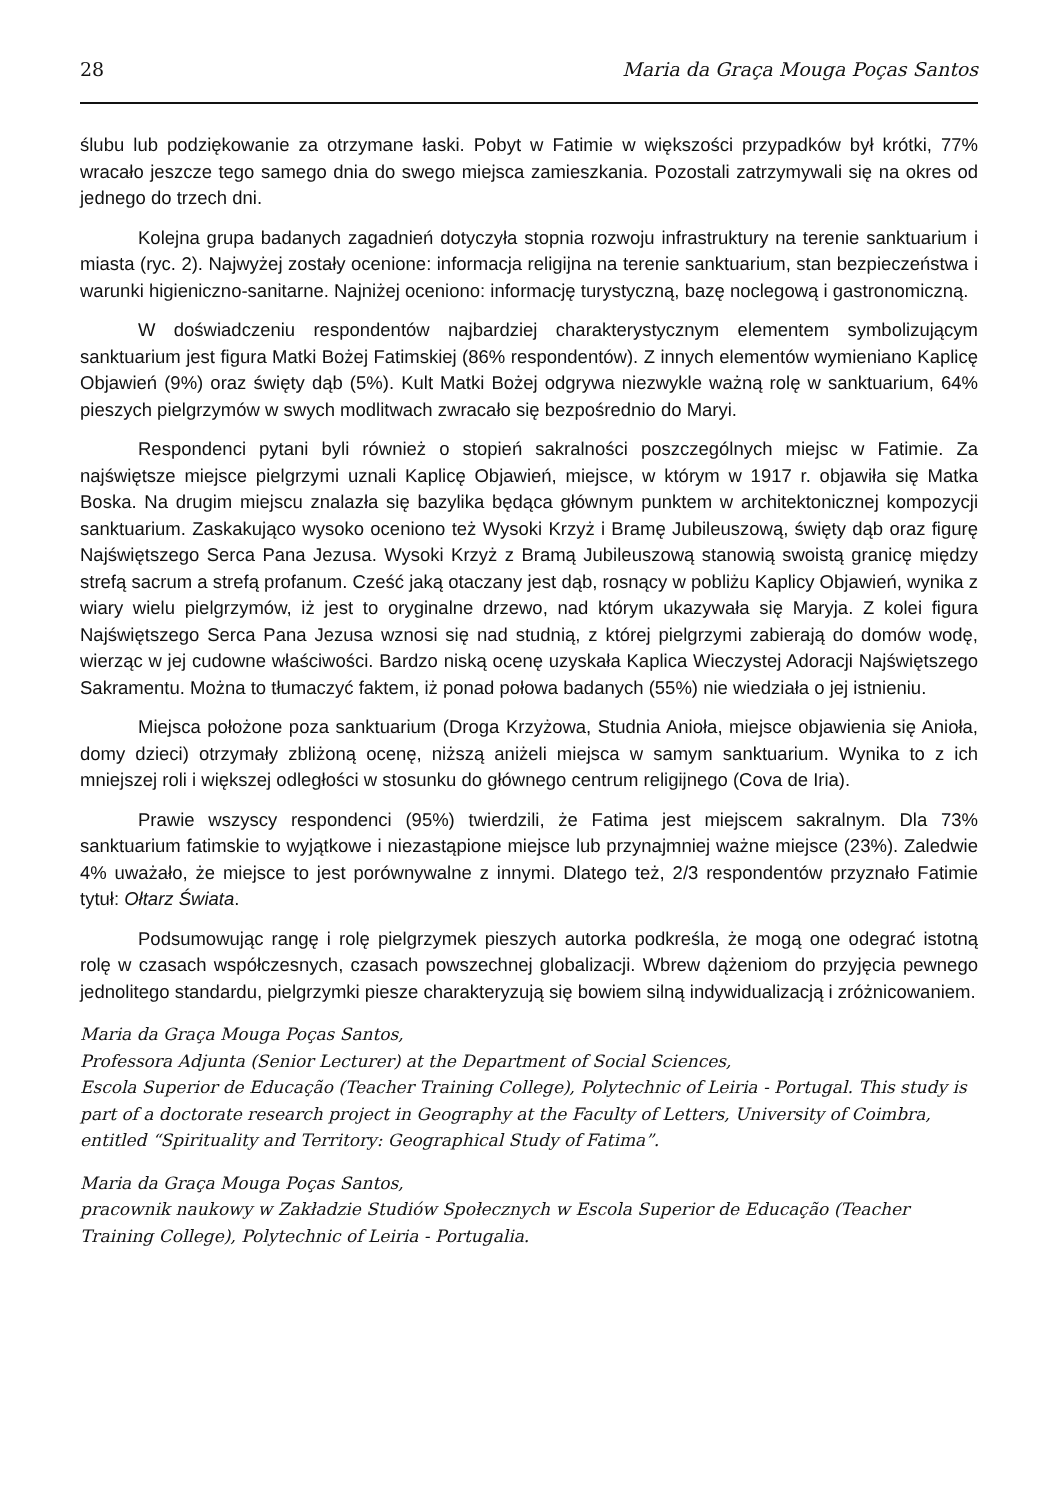28 Maria da Graça Mouga Poças Santos
ślubu lub podziękowanie za otrzymane łaski. Pobyt w Fatimie w większości przypadków był krótki, 77% wracało jeszcze tego samego dnia do swego miejsca zamieszkania. Pozostali zatrzymywali się na okres od jednego do trzech dni.
Kolejna grupa badanych zagadnień dotyczyła stopnia rozwoju infrastruktury na terenie sanktuarium i miasta (ryc. 2). Najwyżej zostały ocenione: informacja religijna na terenie sanktuarium, stan bezpieczeństwa i warunki higieniczno-sanitarne. Najniżej oceniono: informację turystyczną, bazę noclegową i gastronomiczną.
W doświadczeniu respondentów najbardziej charakterystycznym elementem symbolizującym sanktuarium jest figura Matki Bożej Fatimskiej (86% respondentów). Z innych elementów wymieniano Kaplicę Objawień (9%) oraz święty dąb (5%). Kult Matki Bożej odgrywa niezwykle ważną rolę w sanktuarium, 64% pieszych pielgrzymów w swych modlitwach zwracało się bezpośrednio do Maryi.
Respondenci pytani byli również o stopień sakralności poszczególnych miejsc w Fatimie. Za najświętsze miejsce pielgrzymi uznali Kaplicę Objawień, miejsce, w którym w 1917 r. objawiła się Matka Boska. Na drugim miejscu znalazła się bazylika będąca głównym punktem w architektonicznej kompozycji sanktuarium. Zaskakująco wysoko oceniono też Wysoki Krzyż i Bramę Jubileuszową, święty dąb oraz figurę Najświętszego Serca Pana Jezusa. Wysoki Krzyż z Bramą Jubileuszową stanowią swoistą granicę między strefą sacrum a strefą profanum. Cześć jaką otaczany jest dąb, rosnący w pobliżu Kaplicy Objawień, wynika z wiary wielu pielgrzymów, iż jest to oryginalne drzewo, nad którym ukazywała się Maryja. Z kolei figura Najświętszego Serca Pana Jezusa wznosi się nad studnią, z której pielgrzymi zabierają do domów wodę, wierząc w jej cudowne właściwości. Bardzo niską ocenę uzyskała Kaplica Wieczystej Adoracji Najświętszego Sakramentu. Można to tłumaczyć faktem, iż ponad połowa badanych (55%) nie wiedziała o jej istnieniu.
Miejsca położone poza sanktuarium (Droga Krzyżowa, Studnia Anioła, miejsce objawienia się Anioła, domy dzieci) otrzymały zbliżoną ocenę, niższą aniżeli miejsca w samym sanktuarium. Wynika to z ich mniejszej roli i większej odległości w stosunku do głównego centrum religijnego (Cova de Iria).
Prawie wszyscy respondenci (95%) twierdzili, że Fatima jest miejscem sakralnym. Dla 73% sanktuarium fatimskie to wyjątkowe i niezastąpione miejsce lub przynajmniej ważne miejsce (23%). Zaledwie 4% uważało, że miejsce to jest porównywalne z innymi. Dlatego też, 2/3 respondentów przyznało Fatimie tytuł: Ołtarz Świata.
Podsumowując rangę i rolę pielgrzymek pieszych autorka podkreśla, że mogą one odegrać istotną rolę w czasach współczesnych, czasach powszechnej globalizacji. Wbrew dążeniom do przyjęcia pewnego jednolitego standardu, pielgrzymki piesze charakteryzują się bowiem silną indywidualizacją i zróżnicowaniem.
Maria da Graça Mouga Poças Santos,
Professora Adjunta (Senior Lecturer) at the Department of Social Sciences,
Escola Superior de Educação (Teacher Training College), Polytechnic of Leiria - Portugal. This study is part of a doctorate research project in Geography at the Faculty of Letters, University of Coimbra, entitled “Spirituality and Territory: Geographical Study of Fatima”.
Maria da Graça Mouga Poças Santos,
pracownik naukowy w Zakładzie Studiów Społecznych w Escola Superior de Educação (Teacher Training College), Polytechnic of Leiria - Portugalia.